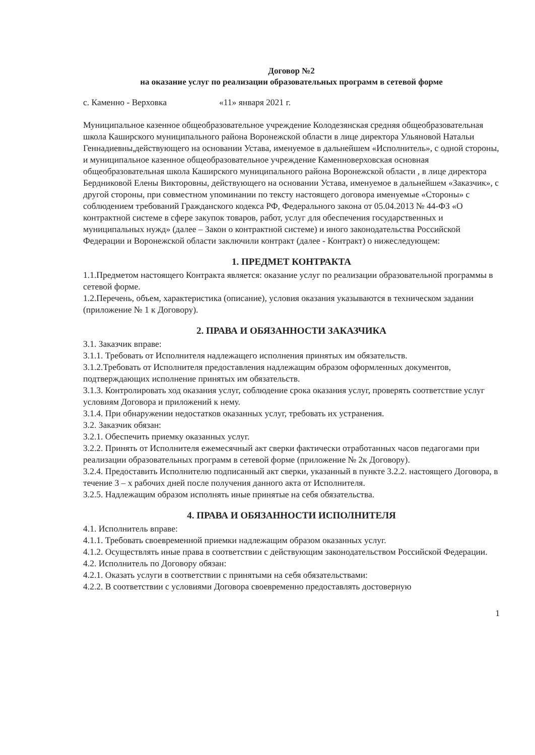Договор №2
на оказание услуг по реализации образовательных программ в сетевой форме
с. Каменно - Верховка «11» января 2021 г.
Муниципальное казенное общеобразовательное учреждение Колодезянская средняя общеобразовательная школа Каширского муниципального района Воронежской области в лице директора Ульяновой Натальи Геннадиевны,действующего на основании Устава, именуемое в дальнейшем «Исполнитель», с одной стороны, и муниципальное казенное общеобразовательное учреждение Каменноверховская основная общеобразовательная школа Каширского муниципального района Воронежской области , в лице директора Бердниковой Елены Викторовны, действующего на основании Устава, именуемое в дальнейшем «Заказчик», с другой стороны, при совместном упоминании по тексту настоящего договора именуемые «Стороны» с соблюдением требований Гражданского кодекса РФ, Федерального закона от 05.04.2013 № 44-ФЗ «О контрактной системе в сфере закупок товаров, работ, услуг для обеспечения государственных и муниципальных нужд» (далее – Закон о контрактной системе) и иного законодательства Российской Федерации и Воронежской области заключили контракт (далее - Контракт) о нижеследующем:
1. ПРЕДМЕТ КОНТРАКТА
1.1.Предметом настоящего Контракта является: оказание услуг по реализации образовательной программы в сетевой форме.
1.2.Перечень, объем, характеристика (описание), условия оказания указываются в техническом задании (приложение № 1 к Договору).
2. ПРАВА И ОБЯЗАННОСТИ ЗАКАЗЧИКА
3.1. Заказчик вправе:
3.1.1. Требовать от Исполнителя надлежащего исполнения принятых им обязательств.
3.1.2.Требовать от Исполнителя предоставления надлежащим образом оформленных документов, подтверждающих исполнение принятых им обязательств.
3.1.3. Контролировать ход оказания услуг, соблюдение срока оказания услуг, проверять соответствие услуг условиям Договора и приложений к нему.
3.1.4. При обнаружении недостатков оказанных услуг, требовать их устранения.
3.2. Заказчик обязан:
3.2.1. Обеспечить приемку оказанных услуг.
3.2.2. Принять от Исполнителя ежемесячный акт сверки фактически отработанных часов педагогами при реализации образовательных программ в сетевой форме (приложение № 2к Договору).
3.2.4. Предоставить Исполнителю подписанный акт сверки, указанный в пункте 3.2.2. настоящего Договора, в течение 3 – х рабочих дней после получения данного акта от Исполнителя.
3.2.5. Надлежащим образом исполнять иные принятые на себя обязательства.
4. ПРАВА И ОБЯЗАННОСТИ ИСПОЛНИТЕЛЯ
4.1. Исполнитель вправе:
4.1.1. Требовать своевременной приемки надлежащим образом оказанных услуг.
4.1.2. Осуществлять иные права в соответствии с действующим законодательством Российской Федерации.
4.2. Исполнитель по Договору обязан:
4.2.1. Оказать услуги в соответствии с принятыми на себя обязательствами:
4.2.2. В соответствии с условиями Договора своевременно предоставлять достоверную
1